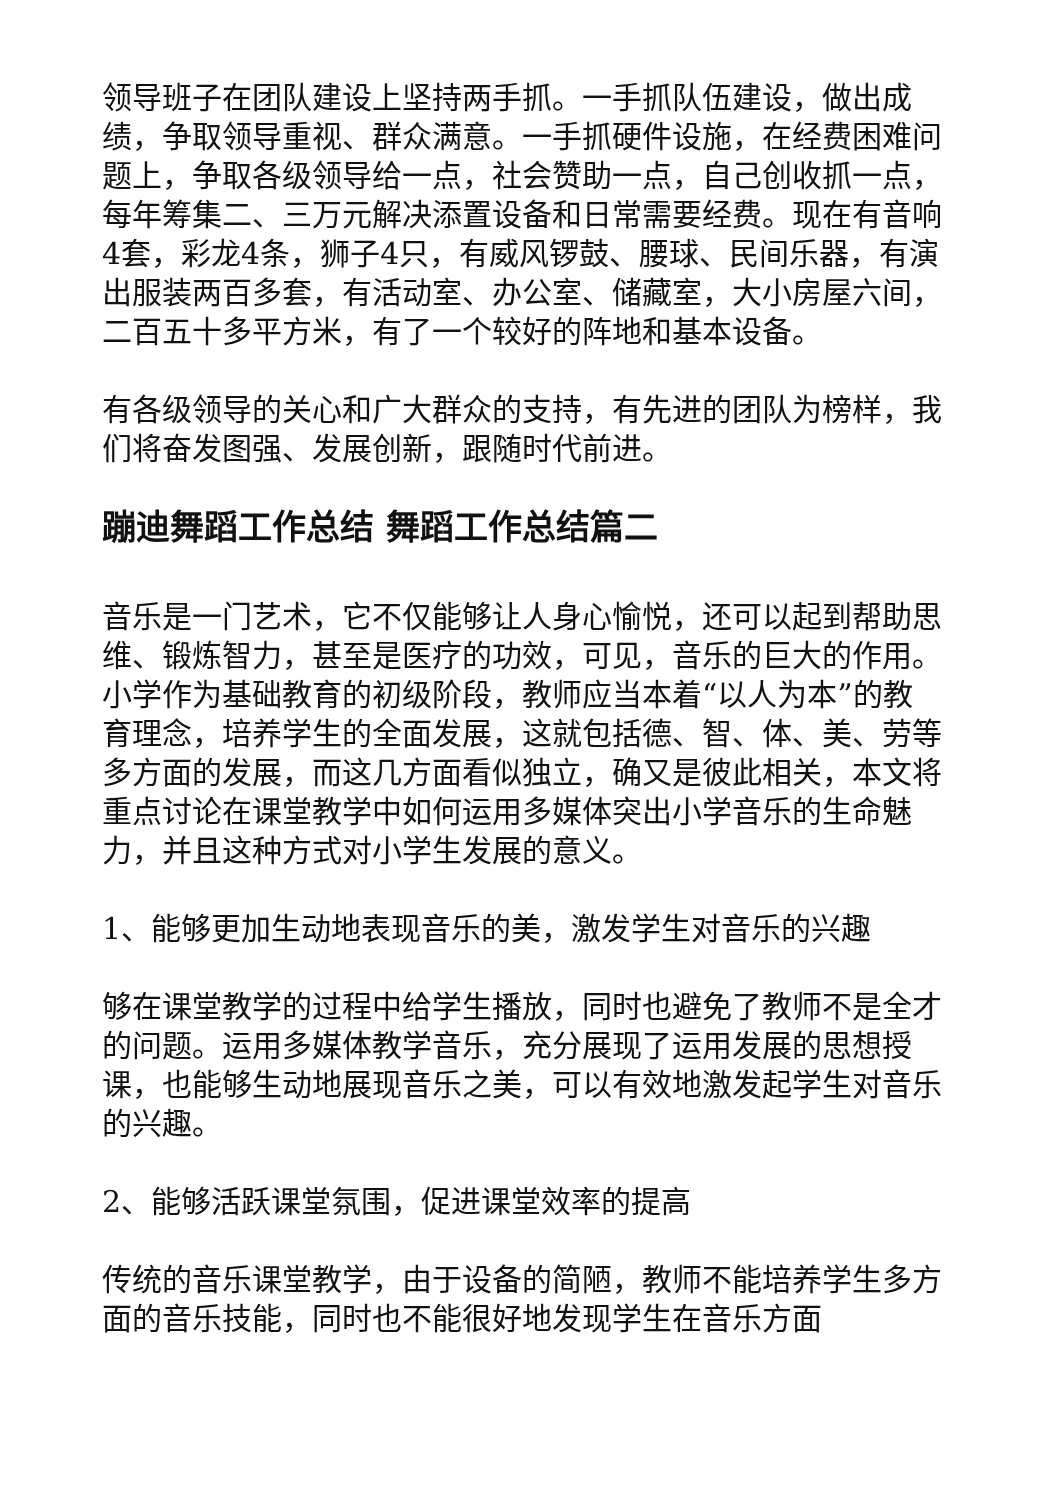领导班子在团队建设上坚持两手抓。一手抓队伍建设，做出成绩，争取领导重视、群众满意。一手抓硬件设施，在经费困难问题上，争取各级领导给一点，社会赞助一点，自己创收抓一点，每年筹集二、三万元解决添置设备和日常需要经费。现在有音响4套，彩龙4条，狮子4只，有威风锣鼓、腰球、民间乐器，有演出服装两百多套，有活动室、办公室、储藏室，大小房屋六间，二百五十多平方米，有了一个较好的阵地和基本设备。
有各级领导的关心和广大群众的支持，有先进的团队为榜样，我们将奋发图强、发展创新，跟随时代前进。
蹦迪舞蹈工作总结 舞蹈工作总结篇二
音乐是一门艺术，它不仅能够让人身心愉悦，还可以起到帮助思维、锻炼智力，甚至是医疗的功效，可见，音乐的巨大的作用。小学作为基础教育的初级阶段，教师应当本着“以人为本”的教育理念，培养学生的全面发展，这就包括德、智、体、美、劳等多方面的发展，而这几方面看似独立，确又是彼此相关，本文将重点讨论在课堂教学中如何运用多媒体突出小学音乐的生命魅力，并且这种方式对小学生发展的意义。
1、能够更加生动地表现音乐的美，激发学生对音乐的兴趣
够在课堂教学的过程中给学生播放，同时也避免了教师不是全才的问题。运用多媒体教学音乐，充分展现了运用发展的思想授课，也能够生动地展现音乐之美，可以有效地激发起学生对音乐的兴趣。
2、能够活跃课堂氛围，促进课堂效率的提高
传统的音乐课堂教学，由于设备的简陋，教师不能培养学生多方面的音乐技能，同时也不能很好地发现学生在音乐方面